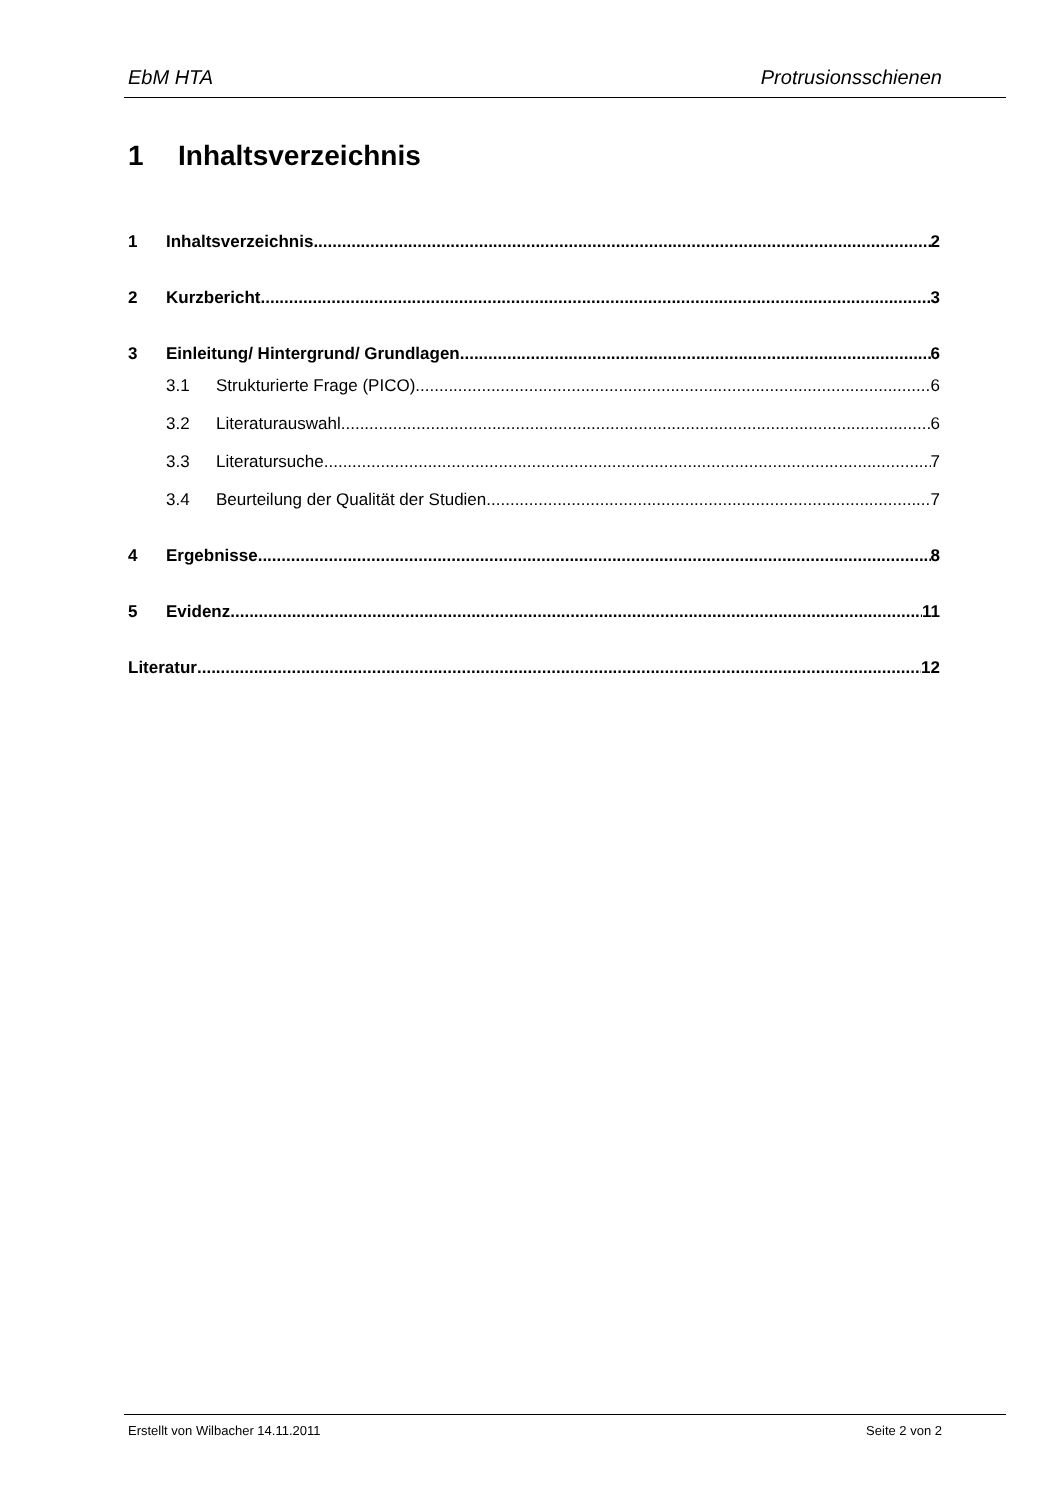EbM HTA Protrusionsschienen
1 Inhaltsverzeichnis
1 Inhaltsverzeichnis 2
2 Kurzbericht 3
3 Einleitung/ Hintergrund/ Grundlagen 6
3.1 Strukturierte Frage (PICO) 6
3.2 Literaturauswahl 6
3.3 Literatursuche 7
3.4 Beurteilung der Qualität der Studien 7
4 Ergebnisse 8
5 Evidenz 11
Literatur 12
Erstellt von Wilbacher 14.11.2011 Seite 2 von 2